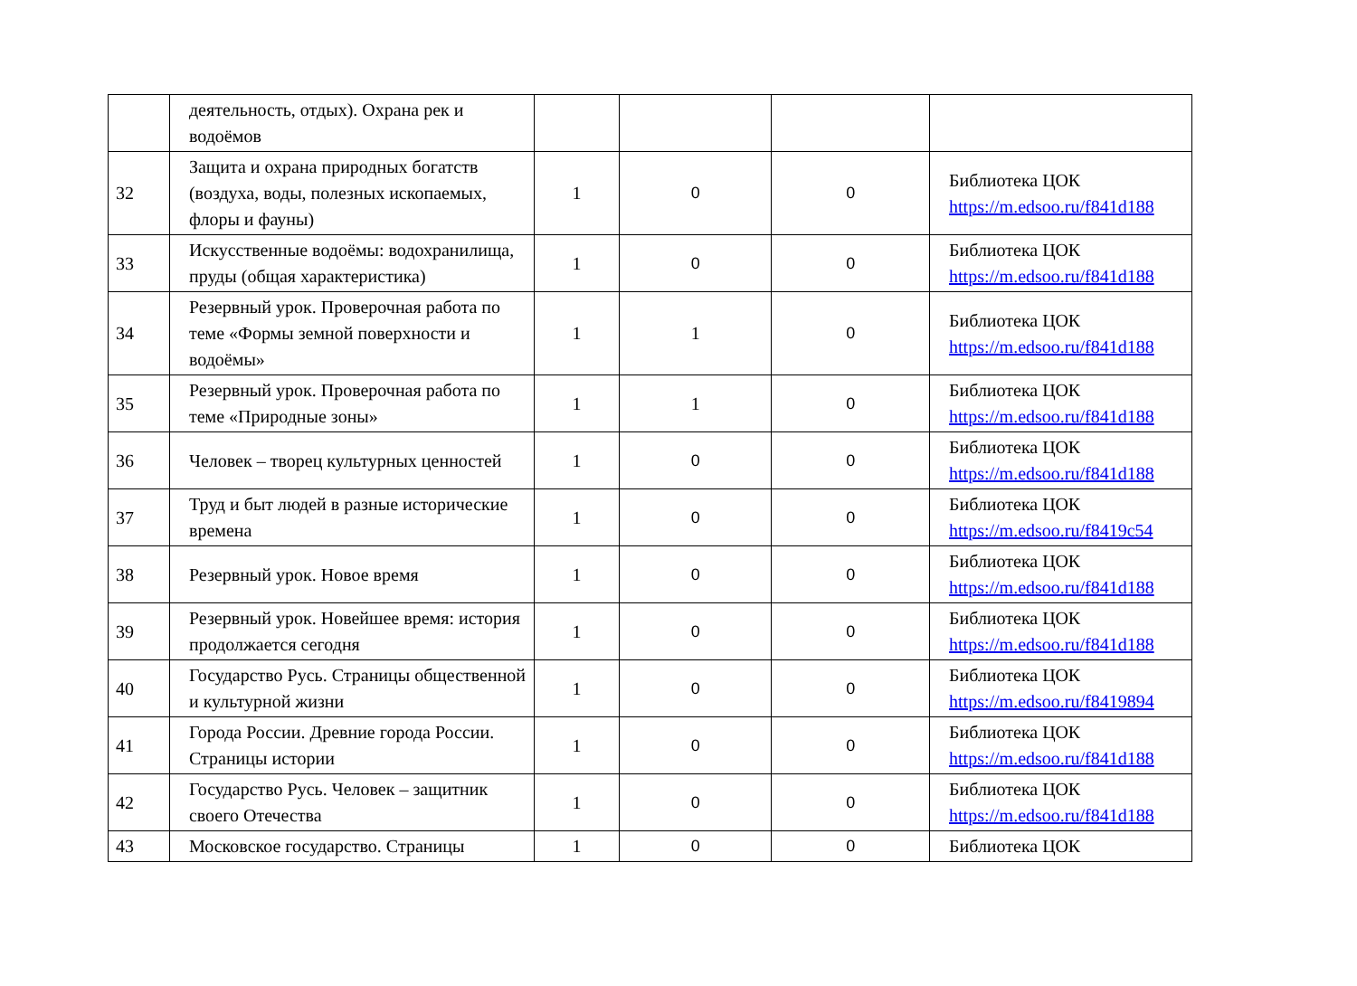| | деятельность, отдых). Охрана рек и водоёмов | | | | |
| 32 | Защита и охрана природных богатств (воздуха, воды, полезных ископаемых, флоры и фауны) | 1 | 0 | 0 | Библиотека ЦОК https://m.edsoo.ru/f841d188 |
| 33 | Искусственные водоёмы: водохранилища, пруды (общая характеристика) | 1 | 0 | 0 | Библиотека ЦОК https://m.edsoo.ru/f841d188 |
| 34 | Резервный урок. Проверочная работа по теме «Формы земной поверхности и водоёмы» | 1 | 1 | 0 | Библиотека ЦОК https://m.edsoo.ru/f841d188 |
| 35 | Резервный урок. Проверочная работа по теме «Природные зоны» | 1 | 1 | 0 | Библиотека ЦОК https://m.edsoo.ru/f841d188 |
| 36 | Человек – творец культурных ценностей | 1 | 0 | 0 | Библиотека ЦОК https://m.edsoo.ru/f841d188 |
| 37 | Труд и быт людей в разные исторические времена | 1 | 0 | 0 | Библиотека ЦОК https://m.edsoo.ru/f8419c54 |
| 38 | Резервный урок. Новое время | 1 | 0 | 0 | Библиотека ЦОК https://m.edsoo.ru/f841d188 |
| 39 | Резервный урок. Новейшее время: история продолжается сегодня | 1 | 0 | 0 | Библиотека ЦОК https://m.edsoo.ru/f841d188 |
| 40 | Государство Русь. Страницы общественной и культурной жизни | 1 | 0 | 0 | Библиотека ЦОК https://m.edsoo.ru/f8419894 |
| 41 | Города России. Древние города России. Страницы истории | 1 | 0 | 0 | Библиотека ЦОК https://m.edsoo.ru/f841d188 |
| 42 | Государство Русь. Человек – защитник своего Отечества | 1 | 0 | 0 | Библиотека ЦОК https://m.edsoo.ru/f841d188 |
| 43 | Московское государство. Страницы | 1 | 0 | 0 | Библиотека ЦОК |